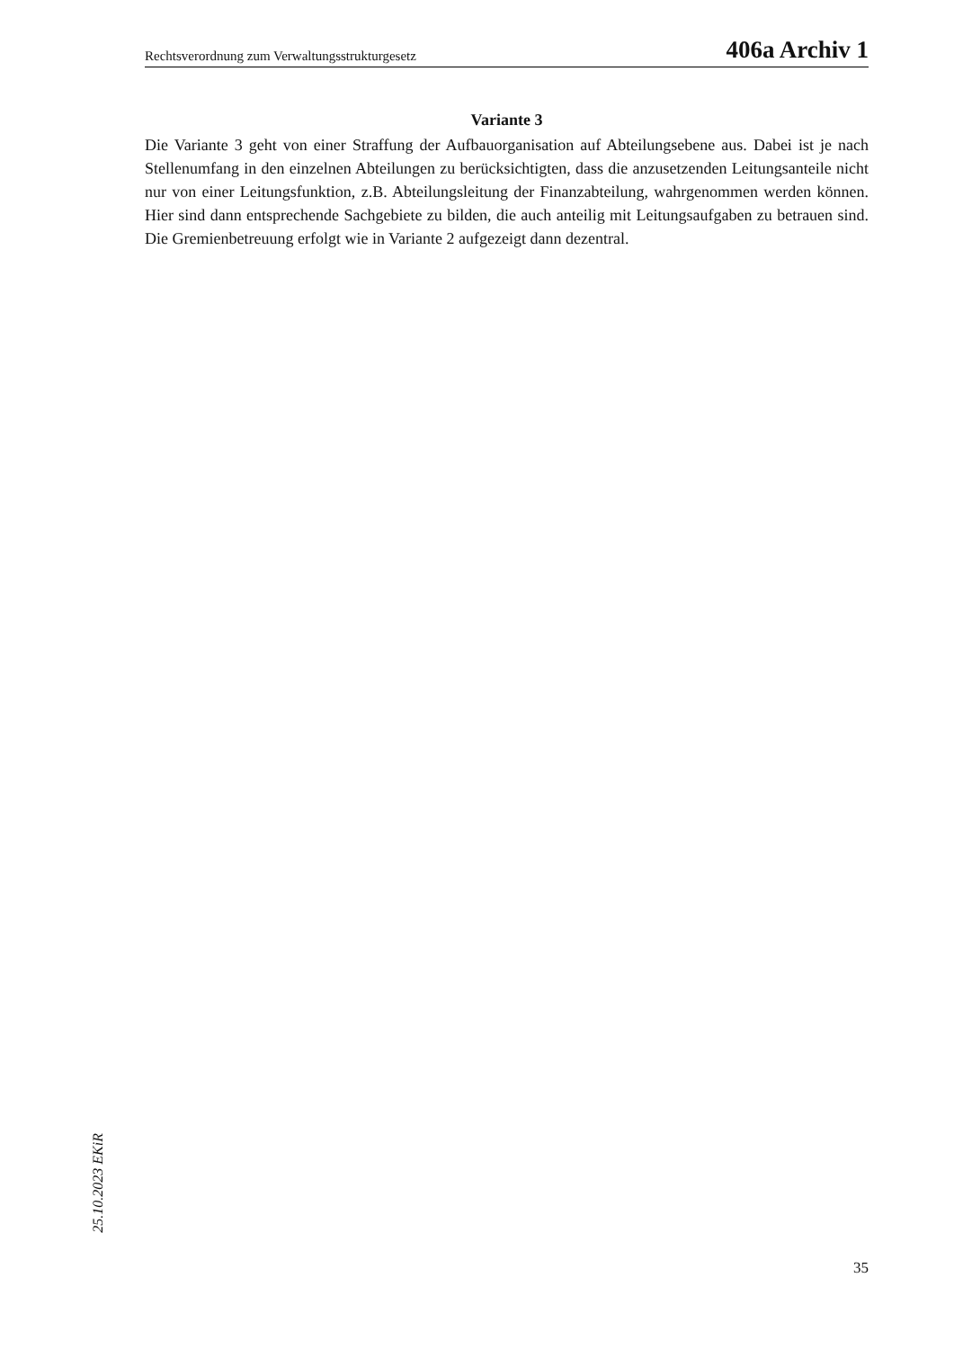Rechtsverordnung zum Verwaltungsstrukturgesetz 406a Archiv 1
Variante 3
Die Variante 3 geht von einer Straffung der Aufbauorganisation auf Abteilungsebene aus. Dabei ist je nach Stellenumfang in den einzelnen Abteilungen zu berücksichtigten, dass die anzusetzenden Leitungsanteile nicht nur von einer Leitungsfunktion, z.B. Abteilungsleitung der Finanzabteilung, wahrgenommen werden können. Hier sind dann entsprechende Sachgebiete zu bilden, die auch anteilig mit Leitungsaufgaben zu betrauen sind. Die Gremienbetreuung erfolgt wie in Variante 2 aufgezeigt dann dezentral.
25.10.2023 EKiR
35